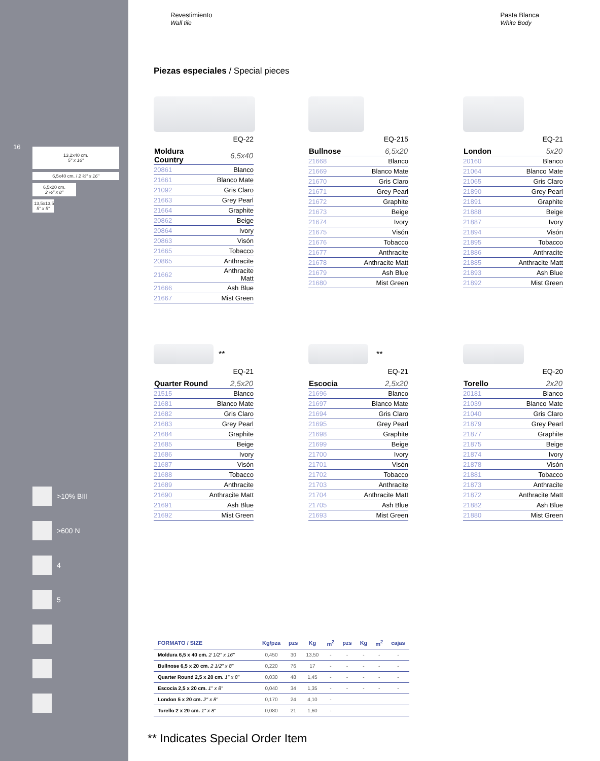16
13,2x40 cm.
5" x 16"
6,5x40 cm. / 2 ½" x 16"
6,5x20 cm.
2 ½" x 8"
13,5x13,5
5" x 5"
>10% BIII
>600 N
4
5
Revestimiento
Wall tile
Pasta Blanca
White Body
Piezas especiales / Special pieces
EQ-22
| Moldura Country | 6,5x40 |
| --- | --- |
| 20861 | Blanco |
| 21661 | Blanco Mate |
| 21092 | Gris Claro |
| 21663 | Grey Pearl |
| 21664 | Graphite |
| 20862 | Beige |
| 20864 | Ivory |
| 20863 | Visón |
| 21665 | Tobacco |
| 20865 | Anthracite |
| 21662 | Anthracite Matt |
| 21666 | Ash Blue |
| 21667 | Mist Green |
EQ-215
| Bullnose | 6,5x20 |
| --- | --- |
| 21668 | Blanco |
| 21669 | Blanco Mate |
| 21670 | Gris Claro |
| 21671 | Grey Pearl |
| 21672 | Graphite |
| 21673 | Beige |
| 21674 | Ivory |
| 21675 | Visón |
| 21676 | Tobacco |
| 21677 | Anthracite |
| 21678 | Anthracite Matt |
| 21679 | Ash Blue |
| 21680 | Mist Green |
EQ-21
| London | 5x20 |
| --- | --- |
| 20160 | Blanco |
| 21064 | Blanco Mate |
| 21065 | Gris Claro |
| 21890 | Grey Pearl |
| 21891 | Graphite |
| 21888 | Beige |
| 21887 | Ivory |
| 21894 | Visón |
| 21895 | Tobacco |
| 21886 | Anthracite |
| 21885 | Anthracite Matt |
| 21893 | Ash Blue |
| 21892 | Mist Green |
**
EQ-21
| Quarter Round | 2,5x20 |
| --- | --- |
| 21515 | Blanco |
| 21681 | Blanco Mate |
| 21682 | Gris Claro |
| 21683 | Grey Pearl |
| 21684 | Graphite |
| 21685 | Beige |
| 21686 | Ivory |
| 21687 | Visón |
| 21688 | Tobacco |
| 21689 | Anthracite |
| 21690 | Anthracite Matt |
| 21691 | Ash Blue |
| 21692 | Mist Green |
**
EQ-21
| Escocia | 2,5x20 |
| --- | --- |
| 21696 | Blanco |
| 21697 | Blanco Mate |
| 21694 | Gris Claro |
| 21695 | Grey Pearl |
| 21698 | Graphite |
| 21699 | Beige |
| 21700 | Ivory |
| 21701 | Visón |
| 21702 | Tobacco |
| 21703 | Anthracite |
| 21704 | Anthracite Matt |
| 21705 | Ash Blue |
| 21693 | Mist Green |
EQ-20
| Torello | 2x20 |
| --- | --- |
| 20181 | Blanco |
| 21039 | Blanco Mate |
| 21040 | Gris Claro |
| 21879 | Grey Pearl |
| 21877 | Graphite |
| 21875 | Beige |
| 21874 | Ivory |
| 21878 | Visón |
| 21881 | Tobacco |
| 21873 | Anthracite |
| 21872 | Anthracite Matt |
| 21882 | Ash Blue |
| 21880 | Mist Green |
| FORMATO / SIZE | Kg/pza | pzs | Kg | m<sup>2</sup> | pzs | Kg | m<sup>2</sup> | cajas |
| --- | --- | --- | --- | --- | --- | --- | --- | --- |
| Moldura 6,5 x 40 cm. 2 1/2" x 16" | 0,450 | 30 | 13,50 | - | - | - | - | - |
| Bullnose 6,5 x 20 cm. 2 1/2" x 8" | 0,220 | 76 | 17 | - | - | - | - | - |
| Quarter Round 2,5 x 20 cm. 1" x 8" | 0,030 | 48 | 1,45 | - | - | - | - | - |
| Escocia 2,5 x 20 cm. 1" x 8" | 0,040 | 34 | 1,35 | - | - | - | - | - |
| London 5 x 20 cm. 2" x 8" | 0,170 | 24 | 4,10 | - | | | | |
| Torello 2 x 20 cm. 1" x 8" | 0,080 | 21 | 1,60 | - | | | | |
** Indicates Special Order Item